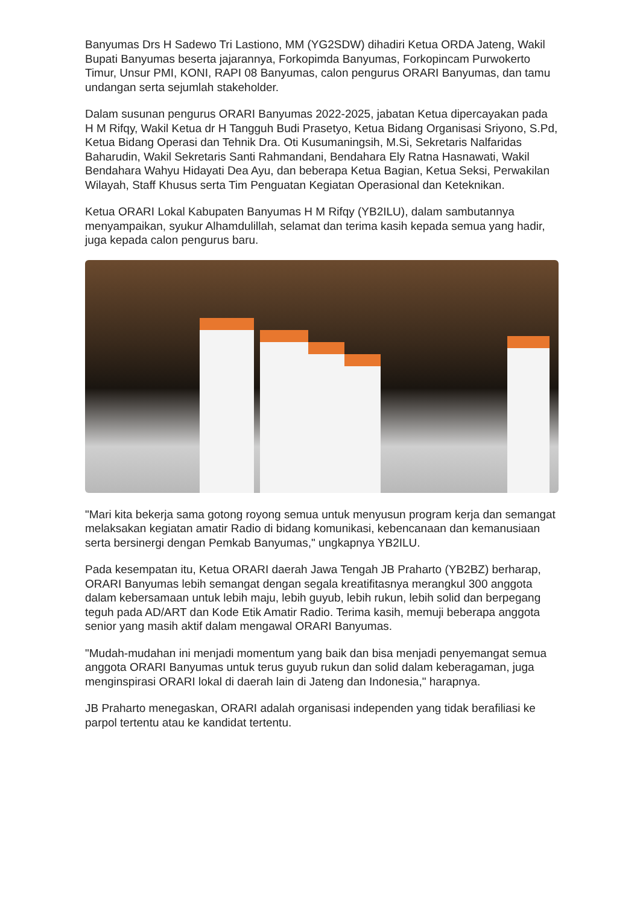Banyumas Drs H Sadewo Tri Lastiono, MM (YG2SDW) dihadiri Ketua ORDA Jateng, Wakil Bupati Banyumas beserta jajarannya, Forkopimda Banyumas, Forkopincam Purwokerto Timur, Unsur PMI, KONI, RAPI 08 Banyumas, calon pengurus ORARI Banyumas, dan tamu undangan serta sejumlah stakeholder.
Dalam susunan pengurus ORARI Banyumas 2022-2025, jabatan Ketua dipercayakan pada H M Rifqy, Wakil Ketua dr H Tangguh Budi Prasetyo, Ketua Bidang Organisasi Sriyono, S.Pd, Ketua Bidang Operasi dan Tehnik Dra. Oti Kusumaningsih, M.Si, Sekretaris Nalfaridas Baharudin, Wakil Sekretaris Santi Rahmandani, Bendahara Ely Ratna Hasnawati, Wakil Bendahara Wahyu Hidayati Dea Ayu, dan beberapa Ketua Bagian, Ketua Seksi, Perwakilan Wilayah, Staff Khusus serta Tim Penguatan Kegiatan Operasional dan Keteknikan.
Ketua ORARI Lokal Kabupaten Banyumas H M Rifqy (YB2ILU), dalam sambutannya menyampaikan, syukur Alhamdulillah, selamat dan terima kasih kepada semua yang hadir, juga kepada calon pengurus baru.
"Mari kita bekerja sama gotong royong semua untuk menyusun program kerja dan semangat melaksakan kegiatan amatir Radio di bidang komunikasi, kebencanaan dan kemanusiaan serta bersinergi dengan Pemkab Banyumas," ungkapnya YB2ILU.
Pada kesempatan itu, Ketua ORARI daerah Jawa Tengah JB Praharto (YB2BZ) berharap, ORARI Banyumas lebih semangat dengan segala kreatifitasnya merangkul 300 anggota dalam kebersamaan untuk lebih maju, lebih guyub, lebih rukun, lebih solid dan berpegang teguh pada AD/ART dan Kode Etik Amatir Radio. Terima kasih, memuji beberapa anggota senior yang masih aktif dalam mengawal ORARI Banyumas.
"Mudah-mudahan ini menjadi momentum yang baik dan bisa menjadi penyemangat semua anggota ORARI Banyumas untuk terus guyub rukun dan solid dalam keberagaman, juga menginspirasi ORARI lokal di daerah lain di Jateng dan Indonesia," harapnya.
JB Praharto menegaskan, ORARI adalah organisasi independen yang tidak berafiliasi ke parpol tertentu atau ke kandidat tertentu.